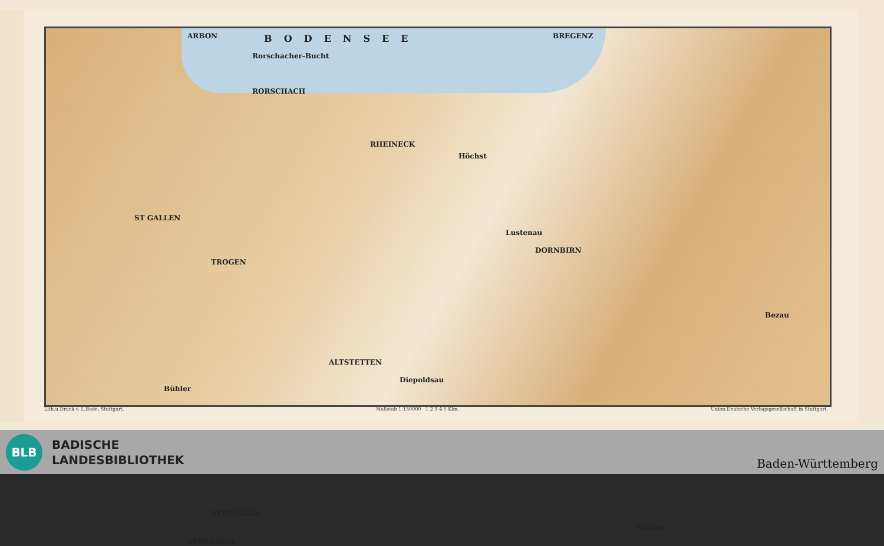ARBON BODENSEE BREGENZ
Rorschacher-Bucht
RORSCHACH
RHEINECK
Höchst
ST GALLEN
Lustenau
DORNBIRN
TROGEN
ALTSTETTEN
Diepoldsau
Bühler
APPENZELL
APPENZELL
Mellau
Bezau
Lith.u.Druck v. L.Bade, Stuttgart. Maßstab 1:150000 1 2 3 4 5 Klm. Union Deutsche Verlagsgesellschaft in Stuttgart.
BLB
BADISCHE
LANDESBIBLIOTHEK
Baden-Württemberg